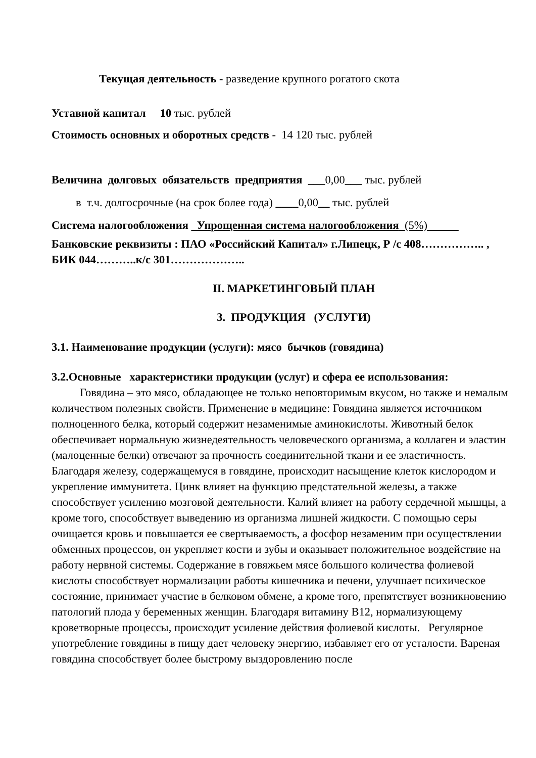Текущая деятельность - разведение крупного рогатого скота
Уставной капитал 10 тыс. рублей
Стоимость основных и оборотных средств - 14 120 тыс. рублей
Величина долговых обязательств предприятия ___0,00___ тыс. рублей
в т.ч. долгосрочные (на срок более года) ____0,00__ тыс. рублей
Система налогообложения Упрощенная система налогообложения (5%)
Банковские реквизиты : ПАО «Российский Капитал» г.Липецк, Р /с 408…………….. , БИК 044………..к/с 301………………..
II. МАРКЕТИНГОВЫЙ ПЛАН
3. ПРОДУКЦИЯ (УСЛУГИ)
3.1. Наименование продукции (услуги): мясо бычков (говядина)
3.2.Основные характеристики продукции (услуг) и сфера ее использования:
Говядина – это мясо, обладающее не только неповторимым вкусом, но также и немалым количеством полезных свойств. Применение в медицине: Говядина является источником полноценного белка, который содержит незаменимые аминокислоты. Животный белок обеспечивает нормальную жизнедеятельность человеческого организма, а коллаген и эластин (малоценные белки) отвечают за прочность соединительной ткани и ее эластичность. Благодаря железу, содержащемуся в говядине, происходит насыщение клеток кислородом и укрепление иммунитета. Цинк влияет на функцию предстательной железы, а также способствует усилению мозговой деятельности. Калий влияет на работу сердечной мышцы, а кроме того, способствует выведению из организма лишней жидкости. С помощью серы очищается кровь и повышается ее свертываемость, а фосфор незаменим при осуществлении обменных процессов, он укрепляет кости и зубы и оказывает положительное воздействие на работу нервной системы. Содержание в говяжьем мясе большого количества фолиевой кислоты способствует нормализации работы кишечника и печени, улучшает психическое состояние, принимает участие в белковом обмене, а кроме того, препятствует возникновению патологий плода у беременных женщин. Благодаря витамину В12, нормализующему кроветворные процессы, происходит усиление действия фолиевой кислоты. Регулярное употребление говядины в пищу дает человеку энергию, избавляет его от усталости. Вареная говядина способствует более быстрому выздоровлению после